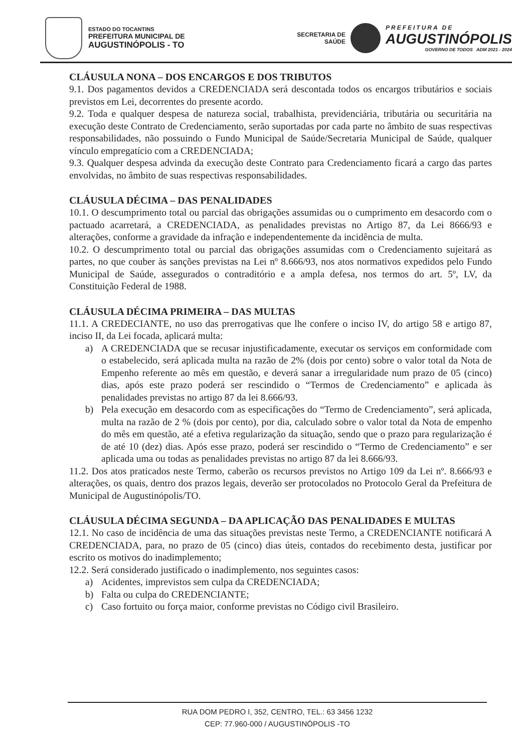ESTADO DO TOCANTINS
PREFEITURA MUNICIPAL DE
AUGUSTINÓPOLIS - TO
SECRETARIA DE
SAÚDE
PREFEITURA DE
AUGUSTINÓPOLIS
GOVERNO DE TODOS ADM 2021 - 2024
CLÁUSULA NONA – DOS ENCARGOS E DOS TRIBUTOS
9.1. Dos pagamentos devidos a CREDENCIADA será descontada todos os encargos tributários e sociais previstos em Lei, decorrentes do presente acordo.
9.2. Toda e qualquer despesa de natureza social, trabalhista, previdenciária, tributária ou securitária na execução deste Contrato de Credenciamento, serão suportadas por cada parte no âmbito de suas respectivas responsabilidades, não possuindo o Fundo Municipal de Saúde/Secretaria Municipal de Saúde, qualquer vínculo empregatício com a CREDENCIADA;
9.3. Qualquer despesa advinda da execução deste Contrato para Credenciamento ficará a cargo das partes envolvidas, no âmbito de suas respectivas responsabilidades.
CLÁUSULA DÉCIMA – DAS PENALIDADES
10.1. O descumprimento total ou parcial das obrigações assumidas ou o cumprimento em desacordo com o pactuado acarretará, a CREDENCIADA, as penalidades previstas no Artigo 87, da Lei 8666/93 e alterações, conforme a gravidade da infração e independentemente da incidência de multa.
10.2. O descumprimento total ou parcial das obrigações assumidas com o Credenciamento sujeitará as partes, no que couber às sanções previstas na Lei nº 8.666/93, nos atos normativos expedidos pelo Fundo Municipal de Saúde, assegurados o contraditório e a ampla defesa, nos termos do art. 5º, LV, da Constituição Federal de 1988.
CLÁUSULA DÉCIMA PRIMEIRA – DAS MULTAS
11.1. A CREDECIANTE, no uso das prerrogativas que lhe confere o inciso IV, do artigo 58 e artigo 87, inciso II, da Lei focada, aplicará multa:
a) A CREDENCIADA que se recusar injustificadamente, executar os serviços em conformidade com o estabelecido, será aplicada multa na razão de 2% (dois por cento) sobre o valor total da Nota de Empenho referente ao mês em questão, e deverá sanar a irregularidade num prazo de 05 (cinco) dias, após este prazo poderá ser rescindido o “Termos de Credenciamento” e aplicada às penalidades previstas no artigo 87 da lei 8.666/93.
b) Pela execução em desacordo com as especificações do “Termo de Credenciamento”, será aplicada, multa na razão de 2 % (dois por cento), por dia, calculado sobre o valor total da Nota de empenho do mês em questão, até a efetiva regularização da situação, sendo que o prazo para regularização é de até 10 (dez) dias. Após esse prazo, poderá ser rescindido o “Termo de Credenciamento” e ser aplicada uma ou todas as penalidades previstas no artigo 87 da lei 8.666/93.
11.2. Dos atos praticados neste Termo, caberão os recursos previstos no Artigo 109 da Lei nº. 8.666/93 e alterações, os quais, dentro dos prazos legais, deverão ser protocolados no Protocolo Geral da Prefeitura de Municipal de Augustinópolis/TO.
CLÁUSULA DÉCIMA SEGUNDA – DA APLICAÇÃO DAS PENALIDADES E MULTAS
12.1. No caso de incidência de uma das situações previstas neste Termo, a CREDENCIANTE notificará A CREDENCIADA, para, no prazo de 05 (cinco) dias úteis, contados do recebimento desta, justificar por escrito os motivos do inadimplemento;
12.2. Será considerado justificado o inadimplemento, nos seguintes casos:
a) Acidentes, imprevistos sem culpa da CREDENCIADA;
b) Falta ou culpa do CREDENCIANTE;
c) Caso fortuito ou força maior, conforme previstas no Código civil Brasileiro.
RUA DOM PEDRO I, 352, CENTRO, TEL.: 63 3456 1232
CEP: 77.960-000 / AUGUSTINÓPOLIS -TO